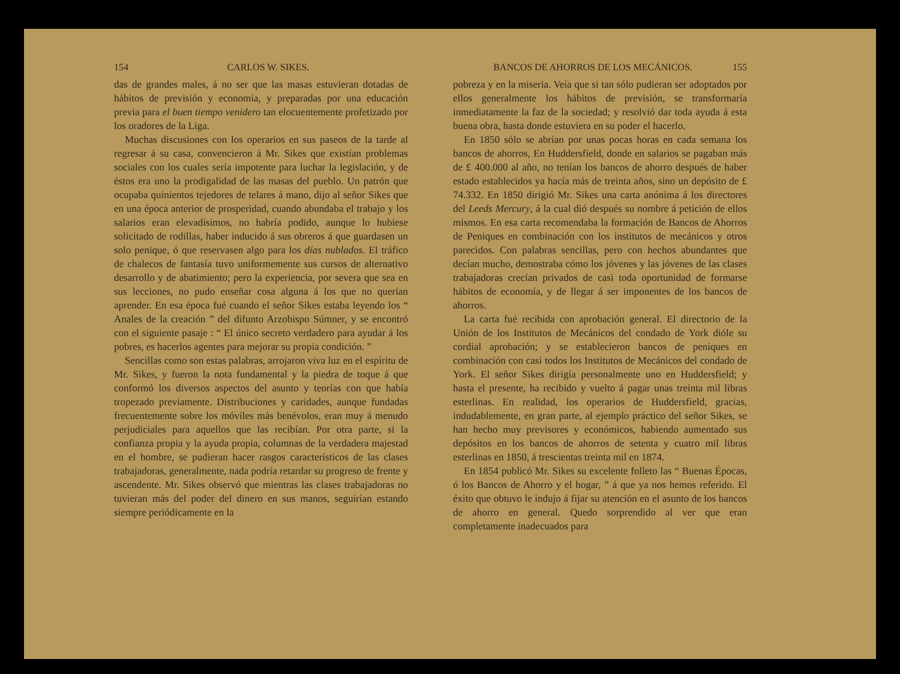154 CARLOS W. SIKES.
das de grandes males, á no ser que las masas estuvieran dotadas de hábitos de previsión y economía, y preparadas por una educación previa para el buen tiempo venidero tan elocuentemente profetizado por los oradores de la Liga.
Muchas discusiones con los operarios en sus paseos de la tarde al regresar á su casa, convencieron á Mr. Sikes que existían problemas sociales con los cuales sería impotente para luchar la legislación, y de éstos era uno la prodigalidad de las masas del pueblo. Un patrón que ocupaba quinientos tejedores de telares á mano, dijo al señor Sikes que en una época anterior de prosperidad, cuando abundaba el trabajo y los salarios eran elevadísimos, no habría podido, aunque lo hubiese solicitado de rodillas, haber inducido á sus obreros á que guardasen un solo penique, ó que reservasen algo para los días nublados. El tráfico de chalecos de fantasía tuvo uniformemente sus cursos de alternativo desarrollo y de abatimiento; pero la experiencia, por severa que sea en sus lecciones, no pudo enseñar cosa alguna á los que no querían aprender. En esa época fué cuando el señor Sikes estaba leyendo los “ Anales de la creación ” del difunto Arzobispo Súmner, y se encontró con el siguiente pasaje : “ El único secreto verdadero para ayudar á los pobres, es hacerlos agentes para mejorar su propia condición. ”
Sencillas como son estas palabras, arrojaron viva luz en el espíritu de Mr. Sikes, y fueron la nota fundamental y la piedra de toque á que conformó los diversos aspectos del asunto y teorías con que había tropezado previamente. Distribuciones y caridades, aunque fundadas frecuentemente sobre los móviles más benévolos, eran muy á menudo perjudiciales para aquellos que las recibían. Por otra parte, si la confianza propia y la ayuda propia, columnas de la verdadera majestad en el hombre, se pudieran hacer rasgos característicos de las clases trabajadoras, generalmente, nada podría retardar su progreso de frente y ascendente. Mr. Sikes observó que mientras las clases trabajadoras no tuvieran más del poder del dinero en sus manos, seguirían estando siempre periódicamente en la
BANCOS DE AHORROS DE LOS MECÁNICOS. 155
pobreza y en la miseria. Veía que si tan sólo pudieran ser adoptados por ellos generalmente los hábitos de previsión, se transformaría inmediatamente la faz de la sociedad; y resolvió dar toda ayuda á esta buena obra, hasta donde estuviera en su poder el hacerlo.
En 1850 sólo se abrían por unas pocas horas en cada semana los bancos de ahorros, En Huddersfield, donde en salarios se pagaban más de £ 400.000 al año, no tenían los bancos de ahorro después de haber estado establecidos ya hacía más de treinta años, sino un depósito de £ 74.332. En 1850 dirigió Mr. Sikes una carta anónima á los directores del Leeds Mercury, á la cual dió después su nombre á petición de ellos mismos. En esa carta recomendaba la formación de Bancos de Ahorros de Peniques en combinación con los institutos de mecánicos y otros parecidos. Con palabras sencillas, pero con hechos abundantes que decían mucho, demostraba cómo los jóvenes y las jóvenes de las clases trabajadoras crecían privados de casi toda oportunidad de formarse hábitos de economía, y de llegar á ser imponentes de los bancos de ahorros.
La carta fué recibida con aprobación general. El directorio de la Unión de los Institutos de Mecánicos del condado de York dióle su cordial aprobación; y se establecieron bancos de peniques en combinación con casi todos los Institutos de Mecánicos del condado de York. El señor Sikes dirigía personalmente uno en Huddersfield; y hasta el presente, ha recibido y vuelto á pagar unas treinta mil libras esterlinas. En realidad, los operarios de Huddersfield, gracias, indudablemente, en gran parte, al ejemplo práctico del señor Sikes, se han hecho muy previsores y económicos, habiendo aumentado sus depósitos en los bancos de ahorros de setenta y cuatro mil libras esterlinas en 1850, á trescientas treinta mil en 1874.
En 1854 publicó Mr. Sikes su excelente folleto las “ Buenas Épocas, ó los Bancos de Ahorro y el hogar, ” á que ya nos hemos referido. El éxito que obtuvo le indujo á fijar su atención en el asunto de los bancos de ahorro en general. Quedo sorprendido al ver que eran completamente inadecuados para